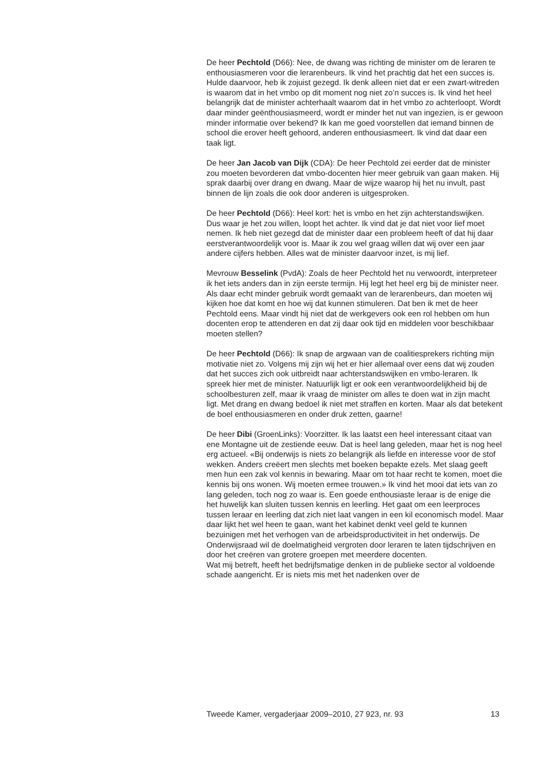De heer Pechtold (D66): Nee, de dwang was richting de minister om de leraren te enthousiasmeren voor die lerarenbeurs. Ik vind het prachtig dat het een succes is. Hulde daarvoor, heb ik zojuist gezegd. Ik denk alleen niet dat er een zwart-witreden is waarom dat in het vmbo op dit moment nog niet zo’n succes is. Ik vind het heel belangrijk dat de minister achterhaalt waarom dat in het vmbo zo achterloopt. Wordt daar minder geënthousiasmeerd, wordt er minder het nut van ingezien, is er gewoon minder informatie over bekend? Ik kan me goed voorstellen dat iemand binnen de school die erover heeft gehoord, anderen enthousiasmeert. Ik vind dat daar een taak ligt.
De heer Jan Jacob van Dijk (CDA): De heer Pechtold zei eerder dat de minister zou moeten bevorderen dat vmbo-docenten hier meer gebruik van gaan maken. Hij sprak daarbij over drang en dwang. Maar de wijze waarop hij het nu invult, past binnen de lijn zoals die ook door anderen is uitgesproken.
De heer Pechtold (D66): Heel kort: het is vmbo en het zijn achterstandswijken.
Dus waar je het zou willen, loopt het achter. Ik vind dat je dat niet voor lief moet nemen. Ik heb niet gezegd dat de minister daar een probleem heeft of dat hij daar eerstverantwoordelijk voor is. Maar ik zou wel graag willen dat wij over een jaar andere cijfers hebben. Alles wat de minister daarvoor inzet, is mij lief.
Mevrouw Besselink (PvdA): Zoals de heer Pechtold het nu verwoordt, interpreteer ik het iets anders dan in zijn eerste termijn. Hij legt het heel erg bij de minister neer. Als daar echt minder gebruik wordt gemaakt van de lerarenbeurs, dan moeten wij kijken hoe dat komt en hoe wij dat kunnen stimuleren. Dat ben ik met de heer Pechtold eens. Maar vindt hij niet dat de werkgevers ook een rol hebben om hun docenten erop te attenderen en dat zij daar ook tijd en middelen voor beschikbaar moeten stellen?
De heer Pechtold (D66): Ik snap de argwaan van de coalitiesprekers richting mijn motivatie niet zo. Volgens mij zijn wij het er hier allemaal over eens dat wij zouden dat het succes zich ook uitbreidt naar achterstandswijken en vmbo-leraren. Ik spreek hier met de minister. Natuurlijk ligt er ook een verantwoordelijkheid bij de schoolbesturen zelf, maar ik vraag de minister om alles te doen wat in zijn macht ligt. Met drang en dwang bedoel ik niet met straffen en korten. Maar als dat betekent de boel enthousiasmeren en onder druk zetten, gaarne!
De heer Dibi (GroenLinks): Voorzitter. Ik las laatst een heel interessant citaat van ene Montagne uit de zestiende eeuw. Dat is heel lang geleden, maar het is nog heel erg actueel. «Bij onderwijs is niets zo belangrijk als liefde en interesse voor de stof wekken. Anders creëert men slechts met boeken bepakte ezels. Met slaag geeft men hun een zak vol kennis in bewaring. Maar om tot haar recht te komen, moet die kennis bij ons wonen. Wij moeten ermee trouwen.» Ik vind het mooi dat iets van zo lang geleden, toch nog zo waar is. Een goede enthousiaste leraar is de enige die het huwelijk kan sluiten tussen kennis en leerling. Het gaat om een leerproces tussen leraar en leerling dat zich niet laat vangen in een kil economisch model. Maar daar lijkt het wel heen te gaan, want het kabinet denkt veel geld te kunnen bezuinigen met het verhogen van de arbeidsproductiviteit in het onderwijs. De Onderwijsraad wil de doelmatigheid vergroten door leraren te laten tijdschrijven en door het creëren van grotere groepen met meerdere docenten.
Wat mij betreft, heeft het bedrijfsmatige denken in de publieke sector al voldoende schade aangericht. Er is niets mis met het nadenken over de
Tweede Kamer, vergaderjaar 2009–2010, 27 923, nr. 93 13